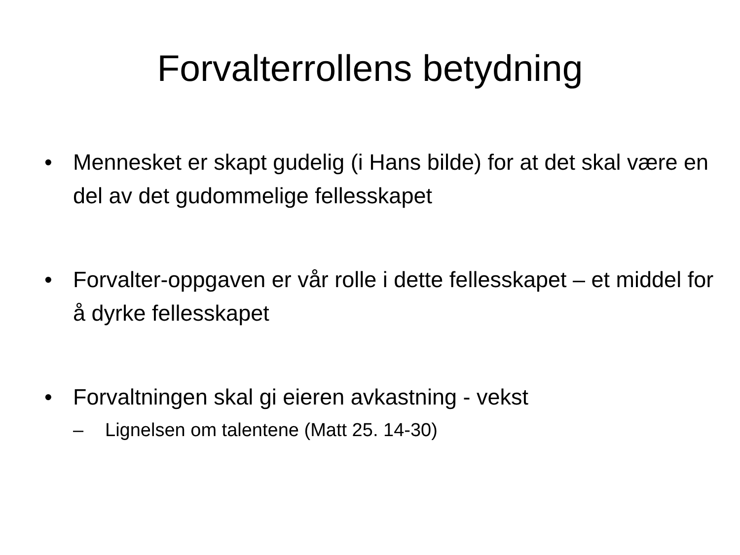Forvalterrollens betydning
• Mennesket er skapt gudelig (i Hans bilde) for at det skal være en del av det gudommelige fellesskapet
• Forvalter-oppgaven er vår rolle i dette fellesskapet – et middel for å dyrke fellesskapet
• Forvaltningen skal gi eieren avkastning - vekst
– Lignelsen om talentene (Matt 25. 14-30)